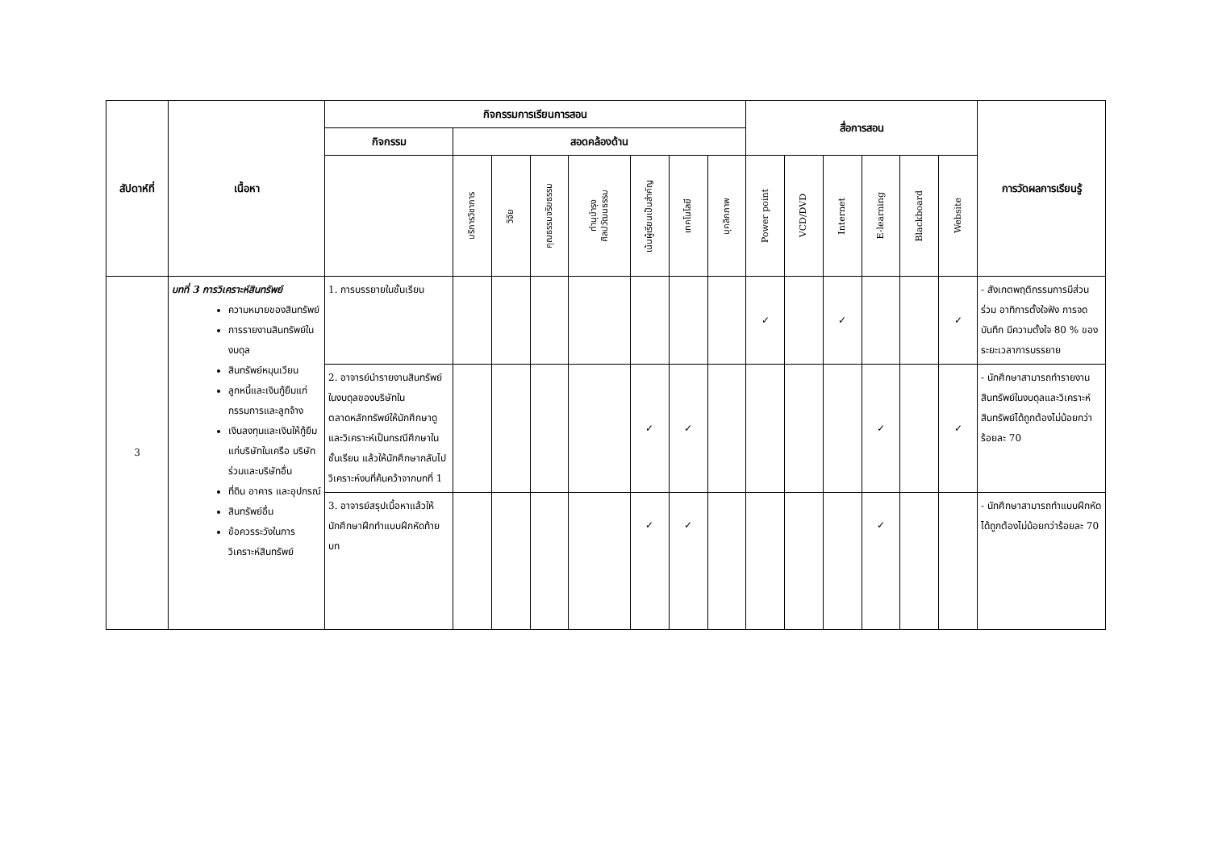| สัปดาห์ที่ | เนื้อหา | กิจกรรมการเรียนการสอน | | | | | | | | สื่อการสอน | | | | | | การวัดผลการเรียนรู้ |
| --- | --- | --- | --- | --- | --- | --- | --- | --- | --- | --- | --- | --- | --- | --- | --- | --- |
| | | กิจกรรม | สอดคล้องด้าน | | | | | | | | | | | | | |
| | | | บริการวิชาการ | วิจัย | คุณธรรมจริยธรรม | ทำนุบำรุง ศิลปวัฒนธรรม | เน้นผู้เรียนเป็นสำคัญ | เทคโนโลยี | บุคลิกภาพ | Power point | VCD/DVD | Internet | E-learning | Blackboard | Website | |
| 3 | บทที่ 3 การวิเคราะห์สินทรัพย์ ความหมายของสินทรัพย์ การรายงานสินทรัพย์ในงบดุล สินทรัพย์หมุนเวียน ลูกหนี้และเงินกู้ยืมแก่กรรมการและลูกจ้าง เงินลงทุนและเงินให้กู้ยืมแก่บริษัทในเครือ บริษัทร่วมและบริษัทอื่น ที่ดิน อาคาร และอุปกรณ์ สินทรัพย์อื่น ข้อควรระวังในการวิเคราะห์สินทรัพย์ | 1. การบรรยายในชั้นเรียน | | | | | | | | ✓ | | ✓ | | | ✓ | - สังเกตพฤติกรรมการมีส่วนร่วม อาทิการตั้งใจฟัง การจดบันทึก มีความตั้งใจ 80 % ของระยะเวลาการบรรยาย |
| | | 2. อาจารย์นำรายงานสินทรัพย์ในงบดุลของบริษัทในตลาดหลักทรัพย์ให้นักศึกษาดูและวิเคราะห์เป็นกรณีศึกษาในชั้นเรียน แล้วให้นักศึกษากลับไปวิเคราะห์งบที่ค้นคว้าจากบทที่ 1 | | | | | ✓ | ✓ | | | | | ✓ | | ✓ | - นักศึกษาสามารถทำรายงานสินทรัพย์ในงบดุลและวิเคราะห์สินทรัพย์ได้ถูกต้องไม่น้อยกว่าร้อยละ 70 |
| | | 3. อาจารย์สรุปเนื้อหาแล้วให้นักศึกษาฝึกทำแบบฝึกหัดท้ายบท | | | | | ✓ | ✓ | | | | | ✓ | | | - นักศึกษาสามารถทำแบบฝึกหัดได้ถูกต้องไม่น้อยกว่าร้อยละ 70 |